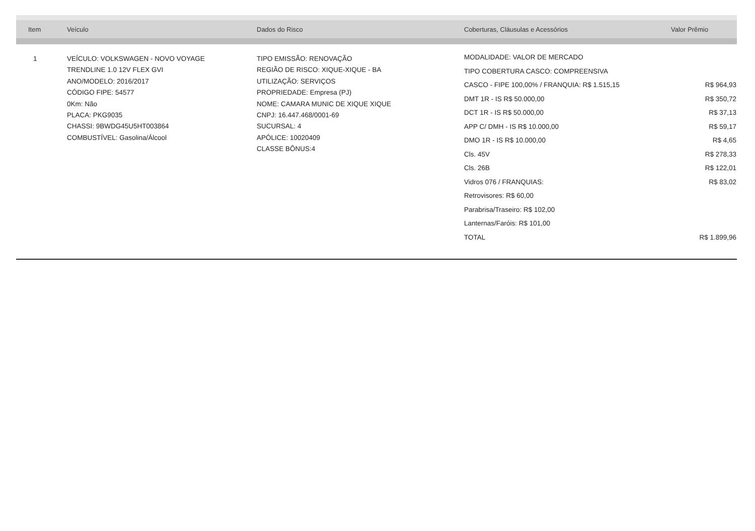| Item | Veículo | Dados do Risco | Coberturas, Cláusulas e Acessórios | Valor Prêmio |
| --- | --- | --- | --- | --- |
| 1 | VEÍCULO: VOLKSWAGEN - NOVO VOYAGE TRENDLINE 1.0 12V FLEX GVI ANO/MODELO: 2016/2017 CÓDIGO FIPE: 54577 0Km: Não PLACA: PKG9035 CHASSI: 9BWDG45U5HT003864 COMBUSTÍVEL: Gasolina/Álcool | TIPO EMISSÃO: RENOVAÇÃO REGIÃO DE RISCO: XIQUE-XIQUE - BA UTILIZAÇÃO: SERVIÇOS PROPRIEDADE: Empresa (PJ) NOME: CAMARA MUNIC DE XIQUE XIQUE CNPJ: 16.447.468/0001-69 SUCURSAL: 4 APÓLICE: 10020409 CLASSE BÔNUS:4 | / MODALIDADE: VALOR DE MERCADO / / / TIPO COBERTURA CASCO: COMPREENSIVA / / / CASCO - FIPE 100,00% / FRANQUIA: R$ 1.515,15 / R$ 964,93 / / DMT 1R - IS R$ 50.000,00 / R$ 350,72 / / DCT 1R - IS R$ 50.000,00 / R$ 37,13 / / APP C/ DMH - IS R$ 10.000,00 / R$ 59,17 / / DMO 1R - IS R$ 10.000,00 / R$ 4,65 / / Cls. 45V / R$ 278,33 / / Cls. 26B / R$ 122,01 / / Vidros 076 / FRANQUIAS: / R$ 83,02 / / Retrovisores: R$ 60,00 / / / Parabrisa/Traseiro: R$ 102,00 / / / Lanternas/Faróis: R$ 101,00 / / / TOTAL / R$ 1.899,96 / | |